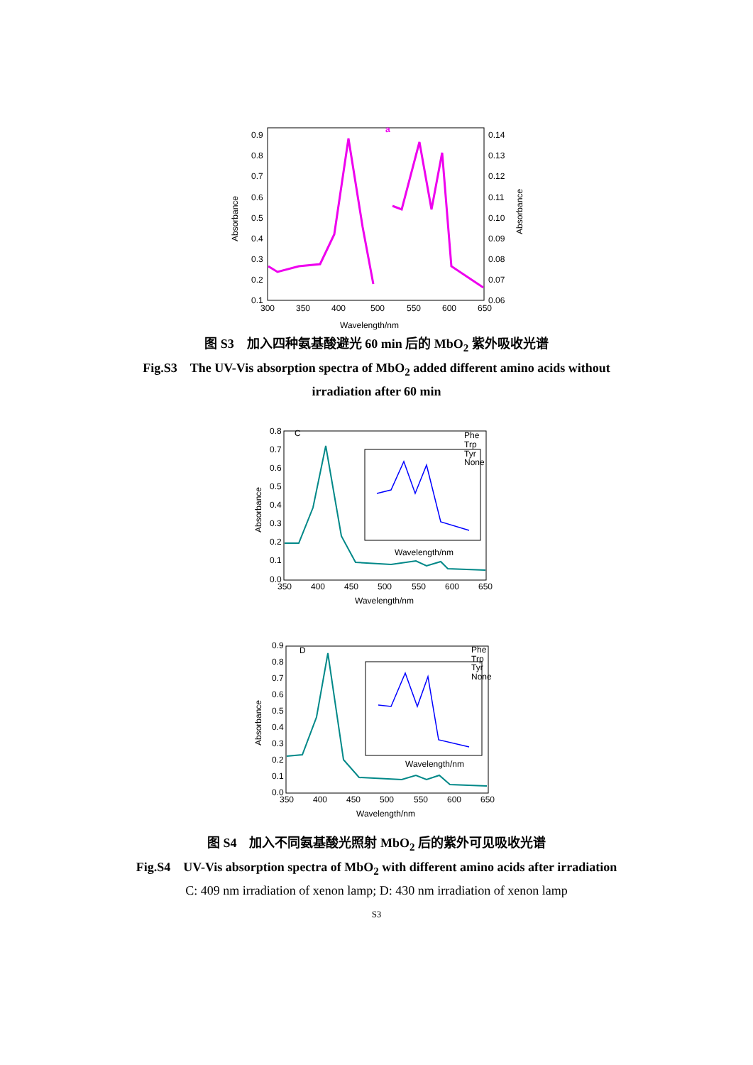0.9
0.8
0.7
0.6
0.5
0.4
0.3
0.2
0.1
0.14
0.13
0.12
0.11
0.10
0.09
0.08
0.07
0.06
300
350
400
500
550
600
650
Wavelength/nm
Absorbance
Absorbance
a
图 S3　加入四种氨基酸避光 60 min 后的 MbO<sub>2</sub> 紫外吸收光谱
Fig.S3　The UV-Vis absorption spectra of MbO<sub>2</sub> added different amino acids without
irradiation after 60 min
0.8
0.7
0.6
0.5
0.4
0.3
0.2
0.1
0.0
C
350
400
450
500
550
600
650
Wavelength/nm
Absorbance
Phe
Trp
Tyr
None
Wavelength/nm
0.9
0.8
0.7
0.6
0.5
0.4
0.3
0.2
0.1
0.0
D
350
400
450
500
550
600
650
Wavelength/nm
Absorbance
Phe
Trp
Tyr
None
Wavelength/nm
图 S4　加入不同氨基酸光照射 MbO<sub>2</sub> 后的紫外可见吸收光谱
Fig.S4　UV-Vis absorption spectra of MbO<sub>2</sub> with different amino acids after irradiation
C: 409 nm irradiation of xenon lamp; D: 430 nm irradiation of xenon lamp
S3